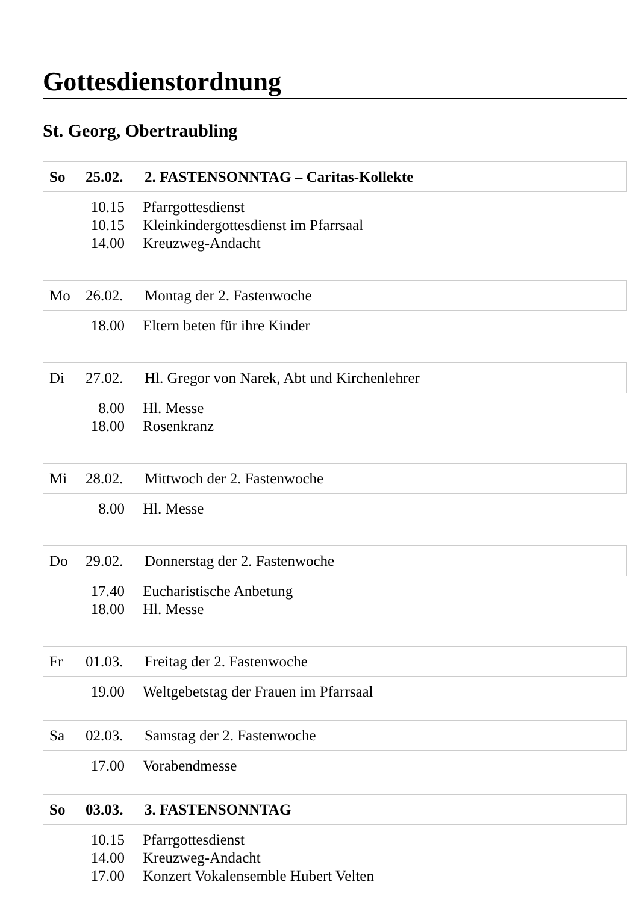Gottesdienstordnung
St. Georg, Obertraubling
So 25.02. 2. FASTENSONNTAG – Caritas-Kollekte
| 10.15 | Pfarrgottesdienst |
| 10.15 | Kleinkindergottesdienst im Pfarrsaal |
| 14.00 | Kreuzweg-Andacht |
Mo 26.02. Montag der 2. Fastenwoche
| 18.00 | Eltern beten für ihre Kinder |
Di 27.02. Hl. Gregor von Narek, Abt und Kirchenlehrer
| 8.00 | Hl. Messe |
| 18.00 | Rosenkranz |
Mi 28.02. Mittwoch der 2. Fastenwoche
| 8.00 | Hl. Messe |
Do 29.02. Donnerstag der 2. Fastenwoche
| 17.40 | Eucharistische Anbetung |
| 18.00 | Hl. Messe |
Fr 01.03. Freitag der 2. Fastenwoche
| 19.00 | Weltgebetstag der Frauen im Pfarrsaal |
Sa 02.03. Samstag der 2. Fastenwoche
| 17.00 | Vorabendmesse |
So 03.03. 3. FASTENSONNTAG
| 10.15 | Pfarrgottesdienst |
| 14.00 | Kreuzweg-Andacht |
| 17.00 | Konzert Vokalensemble Hubert Velten |